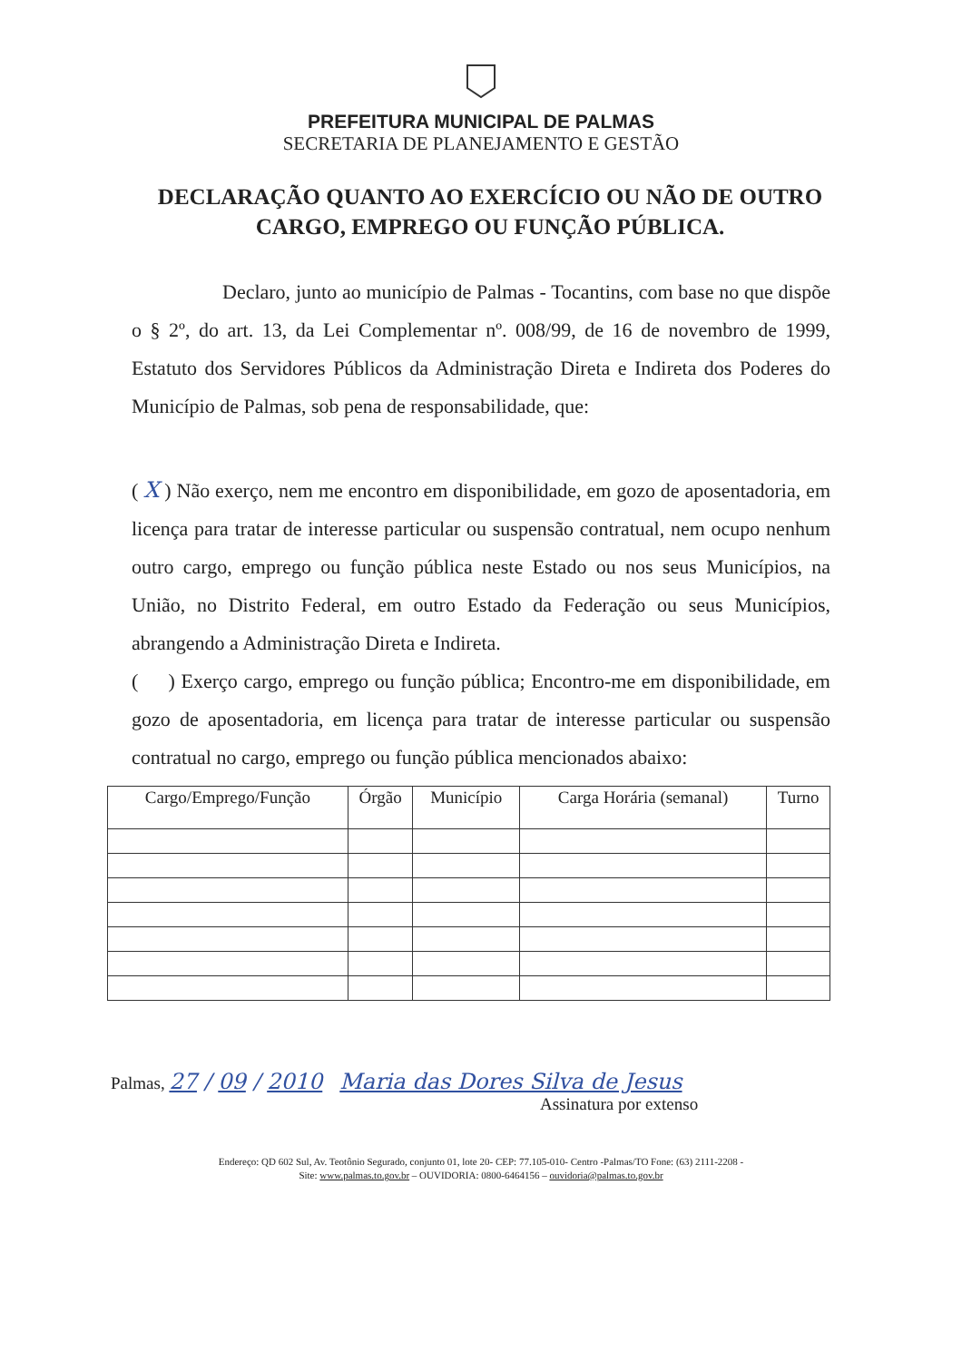PREFEITURA MUNICIPAL DE PALMAS
SECRETARIA DE PLANEJAMENTO E GESTÃO
DECLARAÇÃO QUANTO AO EXERCÍCIO OU NÃO DE OUTRO CARGO, EMPREGO OU FUNÇÃO PÚBLICA.
Declaro, junto ao município de Palmas - Tocantins, com base no que dispõe o § 2º, do art. 13, da Lei Complementar nº. 008/99, de 16 de novembro de 1999, Estatuto dos Servidores Públicos da Administração Direta e Indireta dos Poderes do Município de Palmas, sob pena de responsabilidade, que:
( X ) Não exerço, nem me encontro em disponibilidade, em gozo de aposentadoria, em licença para tratar de interesse particular ou suspensão contratual, nem ocupo nenhum outro cargo, emprego ou função pública neste Estado ou nos seus Municípios, na União, no Distrito Federal, em outro Estado da Federação ou seus Municípios, abrangendo a Administração Direta e Indireta.
( ) Exerço cargo, emprego ou função pública; Encontro-me em disponibilidade, em gozo de aposentadoria, em licença para tratar de interesse particular ou suspensão contratual no cargo, emprego ou função pública mencionados abaixo:
| Cargo/Emprego/Função | Órgão | Município | Carga Horária (semanal) | Turno |
| --- | --- | --- | --- | --- |
Palmas, 27 / 09 / 2010 Maria das Dores Silva de Jesus
Assinatura por extenso
Endereço: QD 602 Sul, Av. Teotônio Segurado, conjunto 01, lote 20- CEP: 77.105-010- Centro -Palmas/TO Fone: (63) 2111-2208 -
Site: www.palmas.to.gov.br – OUVIDORIA: 0800-6464156 – ouvidoria@palmas.to.gov.br